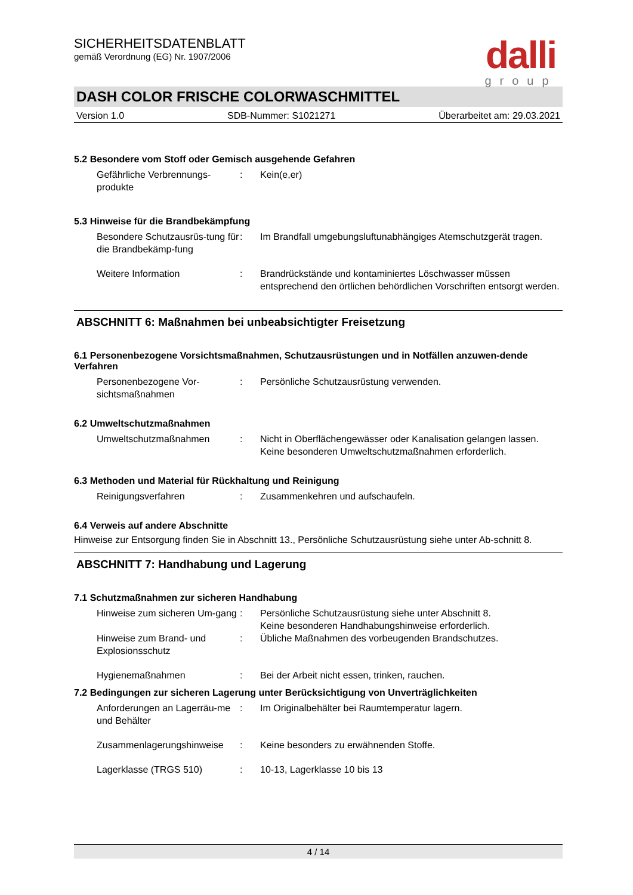dalli
group
SICHERHEITSDATENBLATT
gemäß Verordnung (EG) Nr. 1907/2006
DASH COLOR FRISCHE COLORWASCHMITTEL
Version 1.0 SDB-Nummer: S1021271 Überarbeitet am: 29.03.2021
5.2 Besondere vom Stoff oder Gemisch ausgehende Gefahren
Gefährliche Verbrennungs-produkte
: Kein(e,er)
5.3 Hinweise für die Brandbekämpfung
Besondere Schutzausrüs-tung für die Brandbekämp-fung
: Im Brandfall umgebungsluftunabhängiges Atemschutzgerät tragen.
Weitere Information : Brandrückstände und kontaminiertes Löschwasser müssen entsprechend den örtlichen behördlichen Vorschriften entsorgt werden.
ABSCHNITT 6: Maßnahmen bei unbeabsichtigter Freisetzung
6.1 Personenbezogene Vorsichtsmaßnahmen, Schutzausrüstungen und in Notfällen anzuwen-dende Verfahren
Personenbezogene Vor-sichtsmaßnahmen
: Persönliche Schutzausrüstung verwenden.
6.2 Umweltschutzmaßnahmen
Umweltschutzmaßnahmen : Nicht in Oberflächengewässer oder Kanalisation gelangen lassen.
Keine besonderen Umweltschutzmaßnahmen erforderlich.
6.3 Methoden und Material für Rückhaltung und Reinigung
Reinigungsverfahren : Zusammenkehren und aufschaufeln.
6.4 Verweis auf andere Abschnitte
Hinweise zur Entsorgung finden Sie in Abschnitt 13., Persönliche Schutzausrüstung siehe unter Ab-schnitt 8.
ABSCHNITT 7: Handhabung und Lagerung
7.1 Schutzmaßnahmen zur sicheren Handhabung
Hinweise zum sicheren Um-gang
: Persönliche Schutzausrüstung siehe unter Abschnitt 8.
Keine besonderen Handhabungshinweise erforderlich.
Hinweise zum Brand- und Explosionsschutz
: Übliche Maßnahmen des vorbeugenden Brandschutzes.
Hygienemaßnahmen : Bei der Arbeit nicht essen, trinken, rauchen.
7.2 Bedingungen zur sicheren Lagerung unter Berücksichtigung von Unverträglichkeiten
Anforderungen an Lagerräu-me und Behälter
: Im Originalbehälter bei Raumtemperatur lagern.
Zusammenlagerungshinweise : Keine besonders zu erwähnenden Stoffe.
Lagerklasse (TRGS 510) : 10-13, Lagerklasse 10 bis 13
4 / 14